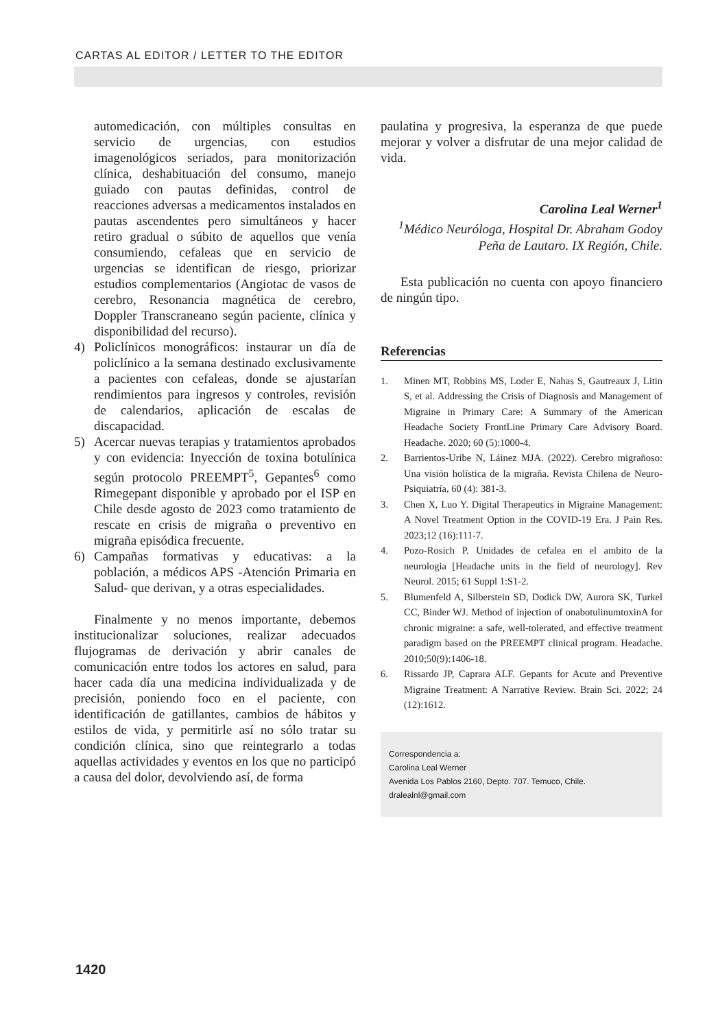CARTAS AL EDITOR / LETTER TO THE EDITOR
automedicación, con múltiples consultas en servicio de urgencias, con estudios imagenológicos seriados, para monitorización clínica, deshabituación del consumo, manejo guiado con pautas definidas, control de reacciones adversas a medicamentos instalados en pautas ascendentes pero simultáneos y hacer retiro gradual o súbito de aquellos que venía consumiendo, cefaleas que en servicio de urgencias se identifican de riesgo, priorizar estudios complementarios (Angiotac de vasos de cerebro, Resonancia magnética de cerebro, Doppler Transcraneano según paciente, clínica y disponibilidad del recurso).
4) Policlínicos monográficos: instaurar un día de policlínico a la semana destinado exclusivamente a pacientes con cefaleas, donde se ajustarían rendimientos para ingresos y controles, revisión de calendarios, aplicación de escalas de discapacidad.
5) Acercar nuevas terapias y tratamientos aprobados y con evidencia: Inyección de toxina botulínica según protocolo PREEMPT<sup>5</sup>, Gepantes<sup>6</sup> como Rimegepant disponible y aprobado por el ISP en Chile desde agosto de 2023 como tratamiento de rescate en crisis de migraña o preventivo en migraña episódica frecuente.
6) Campañas formativas y educativas: a la población, a médicos APS -Atención Primaria en Salud- que derivan, y a otras especialidades.
Finalmente y no menos importante, debemos institucionalizar soluciones, realizar adecuados flujogramas de derivación y abrir canales de comunicación entre todos los actores en salud, para hacer cada día una medicina individualizada y de precisión, poniendo foco en el paciente, con identificación de gatillantes, cambios de hábitos y estilos de vida, y permitirle así no sólo tratar su condición clínica, sino que reintegrarlo a todas aquellas actividades y eventos en los que no participó a causa del dolor, devolviendo así, de forma
paulatina y progresiva, la esperanza de que puede mejorar y volver a disfrutar de una mejor calidad de vida.
Carolina Leal Werner<sup>1</sup>
<sup>1</sup> Médico Neuróloga, Hospital Dr. Abraham Godoy
Peña de Lautaro. IX Región, Chile.
Esta publicación no cuenta con apoyo financiero de ningún tipo.
Referencias
1. Minen MT, Robbins MS, Loder E, Nahas S, Gautreaux J, Litin S, et al. Addressing the Crisis of Diagnosis and Management of Migraine in Primary Care: A Summary of the American Headache Society FrontLine Primary Care Advisory Board. Headache. 2020; 60 (5):1000-4.
2. Barrientos-Uribe N, Láinez MJA. (2022). Cerebro migrañoso: Una visión holística de la migraña. Revista Chilena de Neuro-Psiquiatría, 60 (4): 381-3.
3. Chen X, Luo Y. Digital Therapeutics in Migraine Management: A Novel Treatment Option in the COVID-19 Era. J Pain Res. 2023;12 (16):111-7.
4. Pozo-Rosich P. Unidades de cefalea en el ambito de la neurologia [Headache units in the field of neurology]. Rev Neurol. 2015; 61 Suppl 1:S1-2.
5. Blumenfeld A, Silberstein SD, Dodick DW, Aurora SK, Turkel CC, Binder WJ. Method of injection of onabotulinumtoxinA for chronic migraine: a safe, well-tolerated, and effective treatment paradigm based on the PREEMPT clinical program. Headache. 2010;50(9):1406-18.
6. Rissardo JP, Caprara ALF. Gepants for Acute and Preventive Migraine Treatment: A Narrative Review. Brain Sci. 2022; 24 (12):1612.
Correspondencia a:
Carolina Leal Werner
Avenida Los Pablos 2160, Depto. 707. Temuco, Chile.
dralealnl@gmail.com
1420